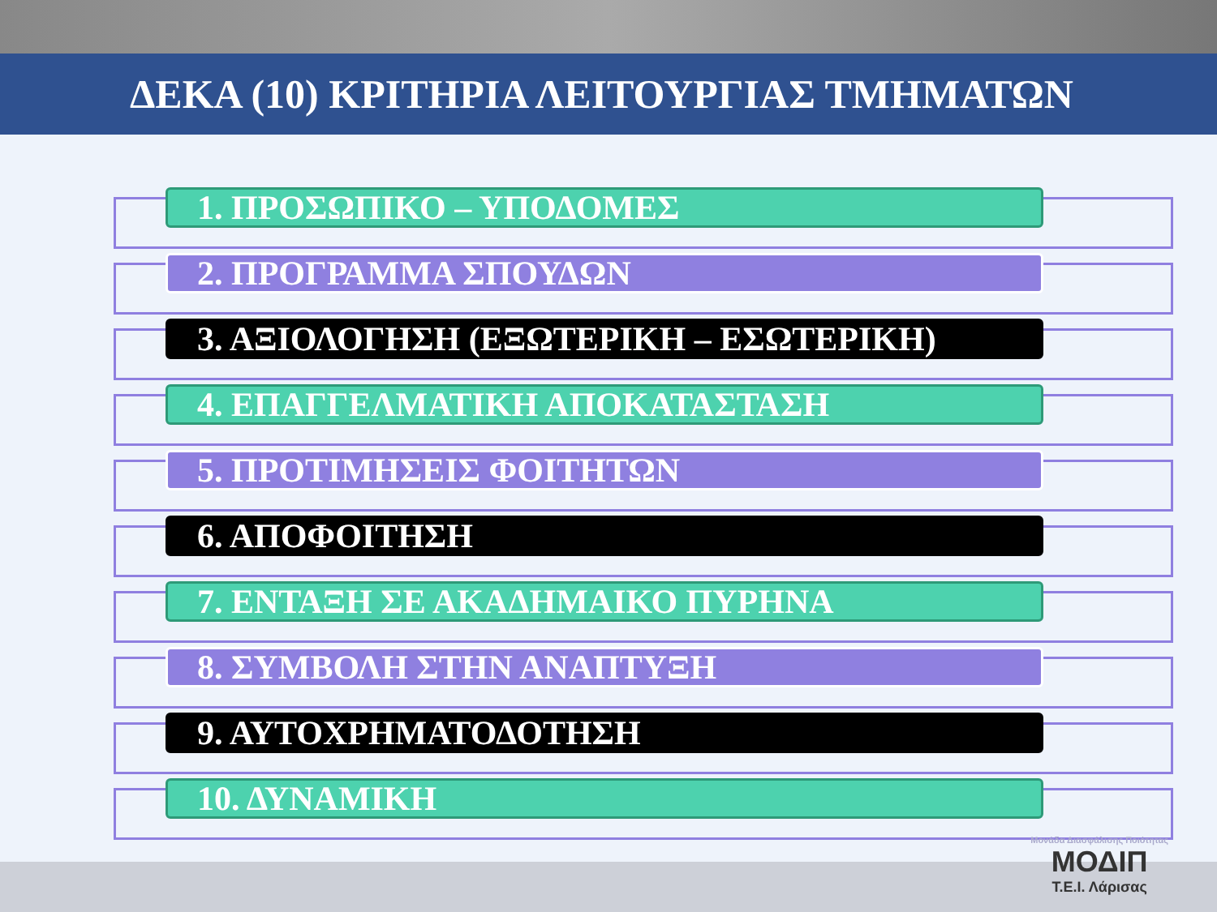ΔΕΚΑ (10) ΚΡΙΤΗΡΙΑ ΛΕΙΤΟΥΡΓΙΑΣ ΤΜΗΜΑΤΩΝ
1. ΠΡΟΣΩΠΙΚΟ – ΥΠΟΔΟΜΕΣ
2. ΠΡΟΓΡΑΜΜΑ ΣΠΟΥΔΩΝ
3. ΑΞΙΟΛΟΓΗΣΗ (ΕΞΩΤΕΡΙΚΗ – ΕΣΩΤΕΡΙΚΗ)
4. ΕΠΑΓΓΕΛΜΑΤΙΚΗ ΑΠΟΚΑΤΑΣΤΑΣΗ
5. ΠΡΟΤΙΜΗΣΕΙΣ ΦΟΙΤΗΤΩΝ
6. ΑΠΟΦΟΙΤΗΣΗ
7. ΕΝΤΑΞΗ ΣΕ ΑΚΑΔΗΜΑΙΚΟ ΠΥΡΗΝΑ
8. ΣΥΜΒΟΛΗ ΣΤΗΝ ΑΝΑΠΤΥΞΗ
9. ΑΥΤΟΧΡΗΜΑΤΟΔΟΤΗΣΗ
10. ΔΥΝΑΜΙΚΗ
Μονάδα Διασφάλισης Ποιότητας
ΜΟΔΙΠ
Τ.Ε.Ι. Λάρισας